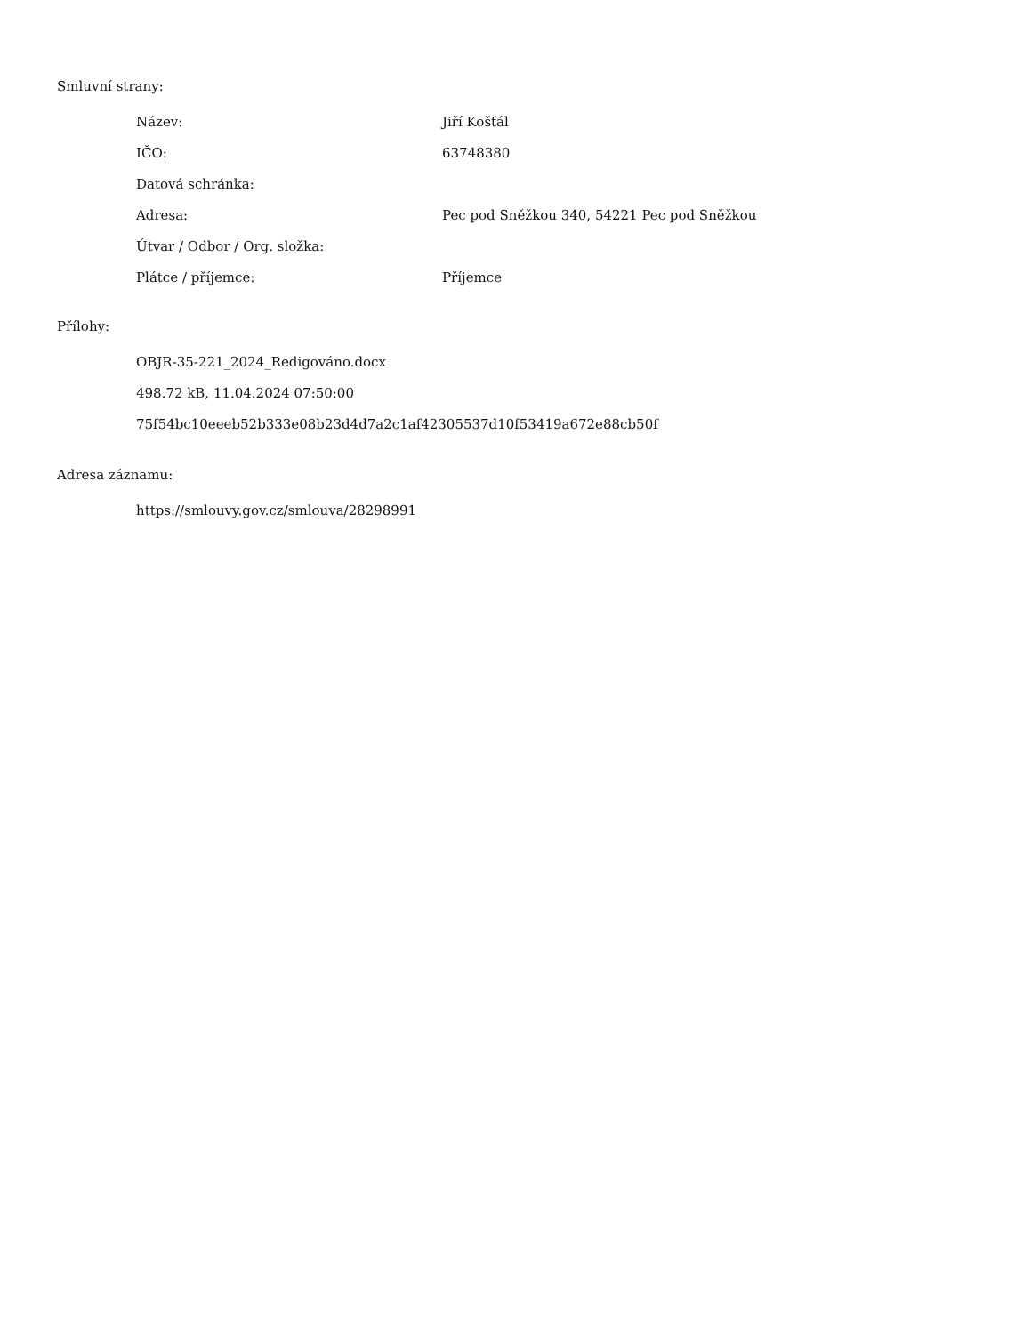Smluvní strany:
| Název: | Jiří Košťál |
| IČO: | 63748380 |
| Datová schránka: | |
| Adresa: | Pec pod Sněžkou 340, 54221 Pec pod Sněžkou |
| Útvar / Odbor / Org. složka: | |
| Plátce / příjemce: | Příjemce |
Přílohy:
OBJR-35-221_2024_Redigováno.docx
498.72 kB, 11.04.2024 07:50:00
75f54bc10eeeb52b333e08b23d4d7a2c1af42305537d10f53419a672e88cb50f
Adresa záznamu:
https://smlouvy.gov.cz/smlouva/28298991